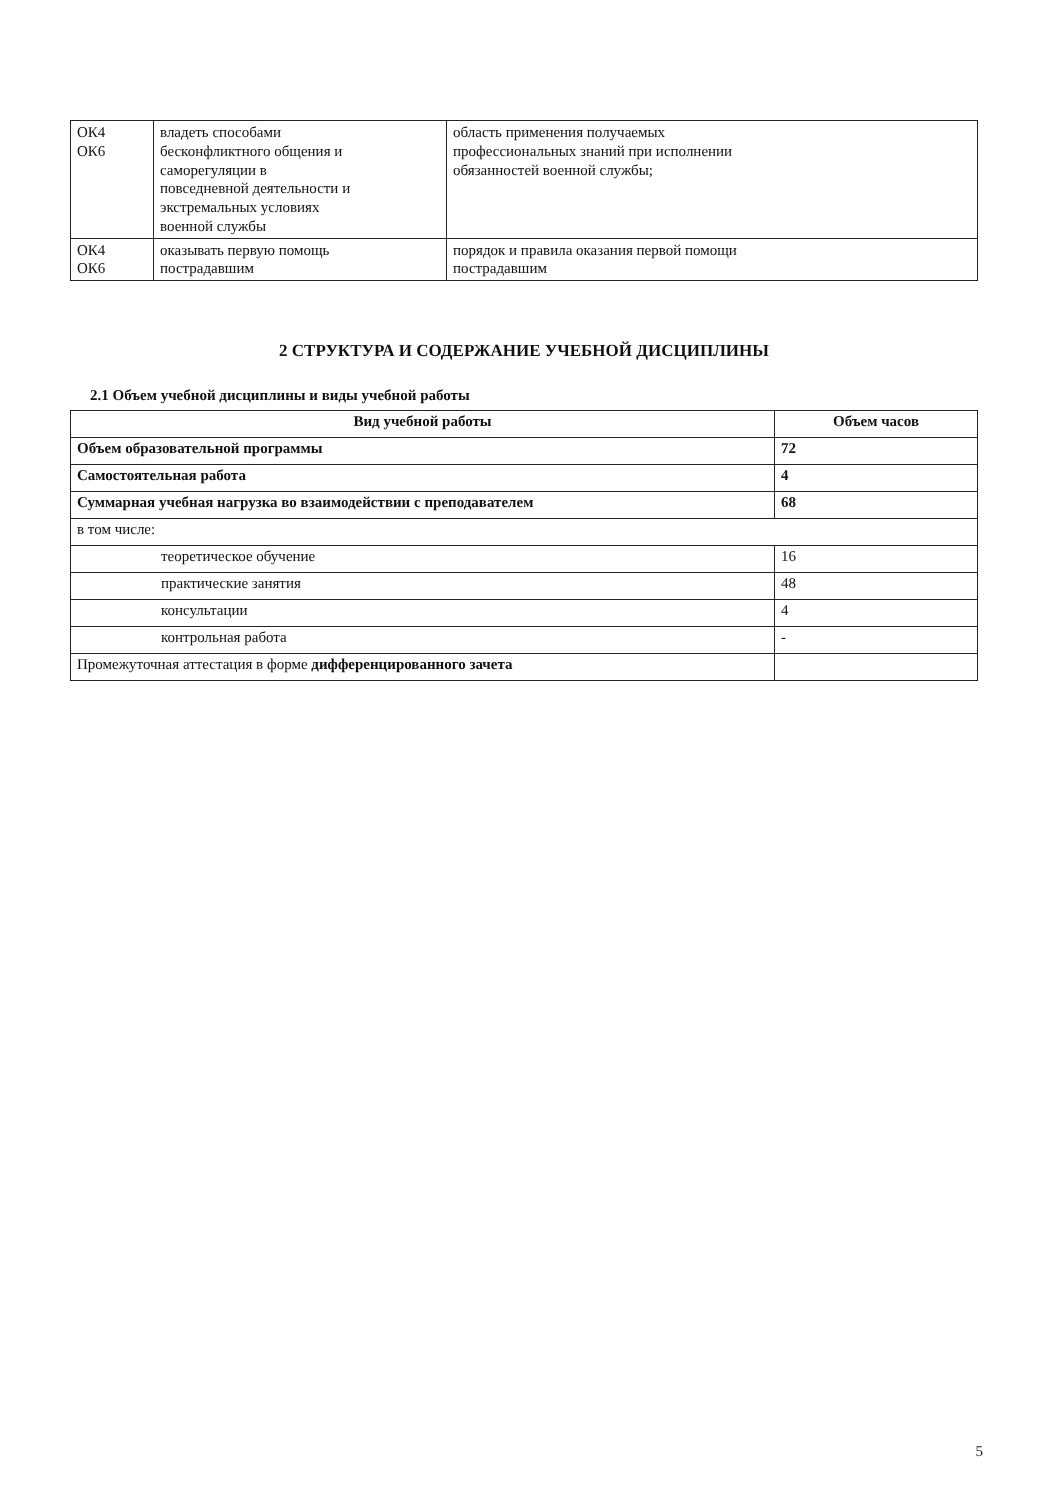| ОК4 ОК6 | владеть способами бесконфликтного общения и саморегуляции в повседневной деятельности и экстремальных условиях военной службы | область применения получаемых профессиональных знаний при исполнении обязанностей военной службы; |
| ОК4 ОК6 | оказывать первую помощь пострадавшим | порядок и правила оказания первой помощи пострадавшим |
2 СТРУКТУРА И СОДЕРЖАНИЕ УЧЕБНОЙ ДИСЦИПЛИНЫ
2.1 Объем учебной дисциплины и виды учебной работы
| Вид учебной работы | Объем часов |
| --- | --- |
| Объем образовательной программы | 72 |
| Самостоятельная работа | 4 |
| Суммарная учебная нагрузка во взаимодействии с преподавателем | 68 |
| в том числе: | |
| теоретическое обучение | 16 |
| практические занятия | 48 |
| консультации | 4 |
| контрольная работа | - |
| Промежуточная аттестация в форме дифференцированного зачета | |
5